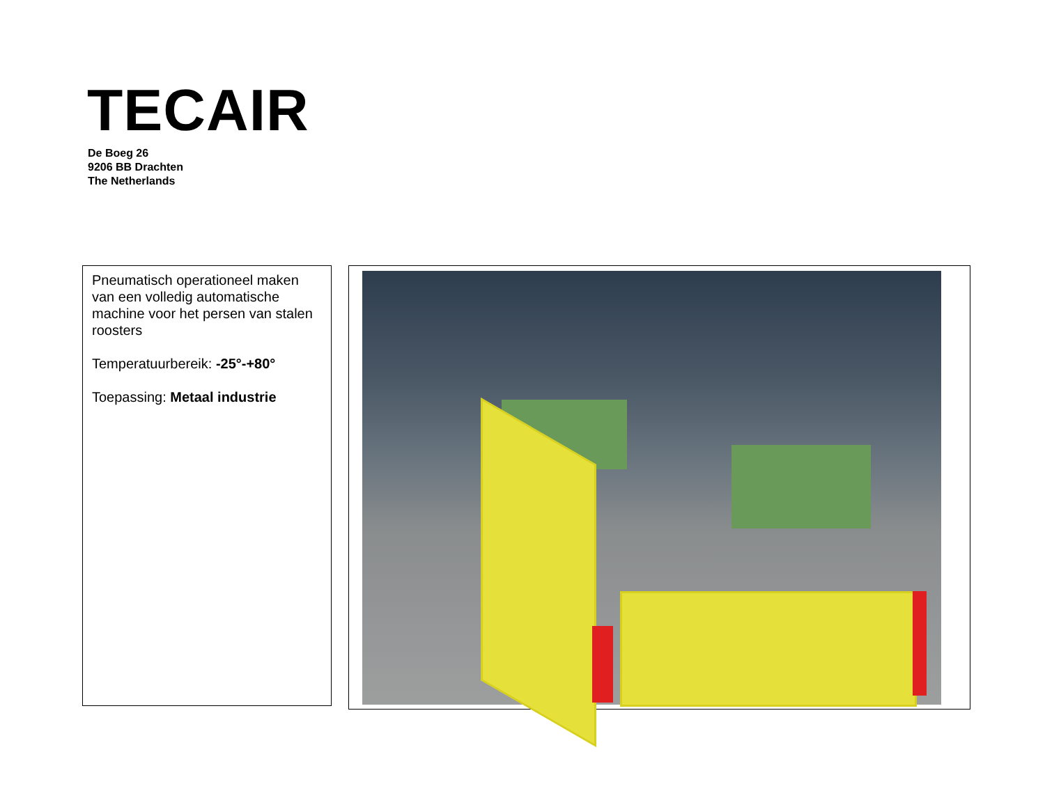TECAIR
De Boeg 26
9206 BB Drachten
The Netherlands
Pneumatisch operationeel maken van een volledig automatische machine voor het persen van stalen roosters
Temperatuurbereik: -25°-+80°
Toepassing: Metaal industrie